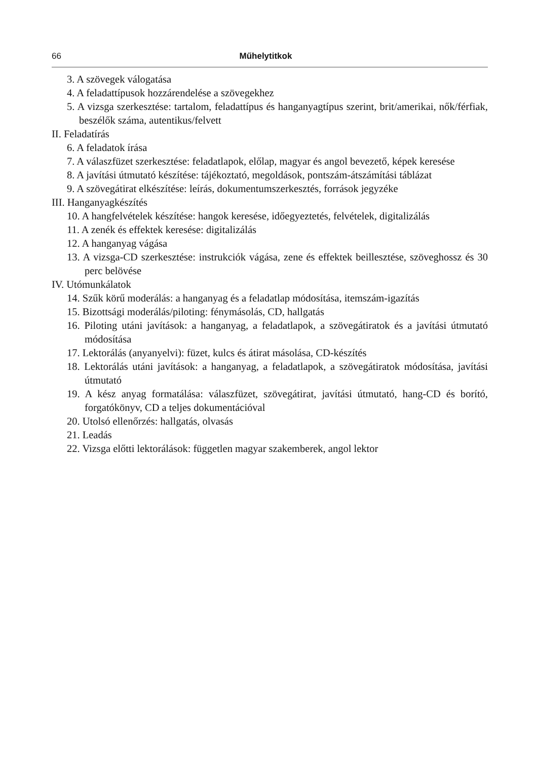66 Műhelytitkok
3. A szövegek válogatása
4. A feladattípusok hozzárendelése a szövegekhez
5. A vizsga szerkesztése: tartalom, feladattípus és hanganyagtípus szerint, brit/amerikai, nők/férfiak, beszélők száma, autentikus/felvett
II. Feladatírás
6. A feladatok írása
7. A válaszfüzet szerkesztése: feladatlapok, előlap, magyar és angol bevezető, képek keresése
8. A javítási útmutató készítése: tájékoztató, megoldások, pontszám-átszámítási táblázat
9. A szövegátirat elkészítése: leírás, dokumentumszerkesztés, források jegyzéke
III. Hanganyagkészítés
10. A hangfelvételek készítése: hangok keresése, időegyeztetés, felvételek, digitalizálás
11. A zenék és effektek keresése: digitalizálás
12. A hanganyag vágása
13. A vizsga-CD szerkesztése: instrukciók vágása, zene és effektek beillesztése, szöveghossz és 30 perc belövése
IV. Utómunkálatok
14. Szűk körű moderálás: a hanganyag és a feladatlap módosítása, itemszám-igazítás
15. Bizottsági moderálás/piloting: fénymásolás, CD, hallgatás
16. Piloting utáni javítások: a hanganyag, a feladatlapok, a szövegátiratok és a javítási útmutató módosítása
17. Lektorálás (anyanyelvi): füzet, kulcs és átirat másolása, CD-készítés
18. Lektorálás utáni javítások: a hanganyag, a feladatlapok, a szövegátiratok módosítása, javítási útmutató
19. A kész anyag formatálása: válaszfüzet, szövegátirat, javítási útmutató, hang-CD és borító, forgatókönyv, CD a teljes dokumentációval
20. Utolsó ellenőrzés: hallgatás, olvasás
21. Leadás
22. Vizsga előtti lektorálások: független magyar szakemberek, angol lektor